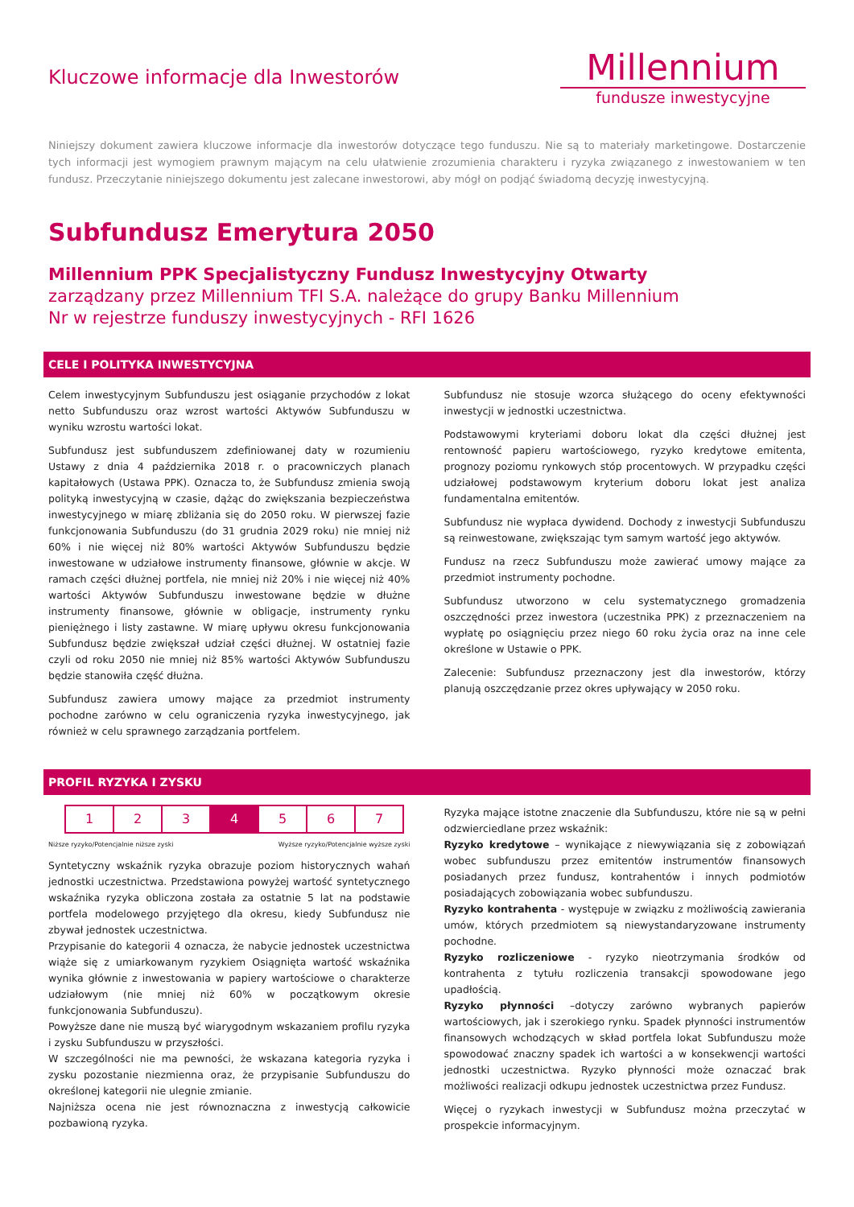Kluczowe informacje dla Inwestorów
Millennium
fundusze inwestycyjne
Niniejszy dokument zawiera kluczowe informacje dla inwestorów dotyczące tego funduszu. Nie są to materiały marketingowe. Dostarczenie tych informacji jest wymogiem prawnym mającym na celu ułatwienie zrozumienia charakteru i ryzyka związanego z inwestowaniem w ten fundusz. Przeczytanie niniejszego dokumentu jest zalecane inwestorowi, aby mógł on podjąć świadomą decyzję inwestycyjną.
Subfundusz Emerytura 2050
Millennium PPK Specjalistyczny Fundusz Inwestycyjny Otwarty
zarządzany przez Millennium TFI S.A. należące do grupy Banku Millennium
Nr w rejestrze funduszy inwestycyjnych - RFI 1626
CELE I POLITYKA INWESTYCYJNA
Celem inwestycyjnym Subfunduszu jest osiąganie przychodów z lokat netto Subfunduszu oraz wzrost wartości Aktywów Subfunduszu w wyniku wzrostu wartości lokat.
Subfundusz jest subfunduszem zdefiniowanej daty w rozumieniu Ustawy z dnia 4 października 2018 r. o pracowniczych planach kapitałowych (Ustawa PPK). Oznacza to, że Subfundusz zmienia swoją polityką inwestycyjną w czasie, dążąc do zwiększania bezpieczeństwa inwestycyjnego w miarę zbliżania się do 2050 roku. W pierwszej fazie funkcjonowania Subfunduszu (do 31 grudnia 2029 roku) nie mniej niż 60% i nie więcej niż 80% wartości Aktywów Subfunduszu będzie inwestowane w udziałowe instrumenty finansowe, głównie w akcje. W ramach części dłużnej portfela, nie mniej niż 20% i nie więcej niż 40% wartości Aktywów Subfunduszu inwestowane będzie w dłużne instrumenty finansowe, głównie w obligacje, instrumenty rynku pieniężnego i listy zastawne. W miarę upływu okresu funkcjonowania Subfundusz będzie zwiększał udział części dłużnej. W ostatniej fazie czyli od roku 2050 nie mniej niż 85% wartości Aktywów Subfunduszu będzie stanowiła część dłużna.
Subfundusz zawiera umowy mające za przedmiot instrumenty pochodne zarówno w celu ograniczenia ryzyka inwestycyjnego, jak również w celu sprawnego zarządzania portfelem.
Subfundusz nie stosuje wzorca służącego do oceny efektywności inwestycji w jednostki uczestnictwa.
Podstawowymi kryteriami doboru lokat dla części dłużnej jest rentowność papieru wartościowego, ryzyko kredytowe emitenta, prognozy poziomu rynkowych stóp procentowych. W przypadku części udziałowej podstawowym kryterium doboru lokat jest analiza fundamentalna emitentów.
Subfundusz nie wypłaca dywidend. Dochody z inwestycji Subfunduszu są reinwestowane, zwiększając tym samym wartość jego aktywów.
Fundusz na rzecz Subfunduszu może zawierać umowy mające za przedmiot instrumenty pochodne.
Subfundusz utworzono w celu systematycznego gromadzenia oszczędności przez inwestora (uczestnika PPK) z przeznaczeniem na wypłatę po osiągnięciu przez niego 60 roku życia oraz na inne cele określone w Ustawie o PPK.
Zalecenie: Subfundusz przeznaczony jest dla inwestorów, którzy planują oszczędzanie przez okres upływający w 2050 roku.
PROFIL RYZYKA I ZYSKU
| 1 | 2 | 3 | 4 | 5 | 6 | 7 |
Niższe ryzyko/Potencjalnie niższe zyski Wyższe ryzyko/Potencjalnie wyższe zyski
Syntetyczny wskaźnik ryzyka obrazuje poziom historycznych wahań jednostki uczestnictwa. Przedstawiona powyżej wartość syntetycznego wskaźnika ryzyka obliczona została za ostatnie 5 lat na podstawie portfela modelowego przyjętego dla okresu, kiedy Subfundusz nie zbywał jednostek uczestnictwa.
Przypisanie do kategorii 4 oznacza, że nabycie jednostek uczestnictwa wiąże się z umiarkowanym ryzykiem Osiągnięta wartość wskaźnika wynika głównie z inwestowania w papiery wartościowe o charakterze udziałowym (nie mniej niż 60% w początkowym okresie funkcjonowania Subfunduszu).
Powyższe dane nie muszą być wiarygodnym wskazaniem profilu ryzyka i zysku Subfunduszu w przyszłości.
W szczególności nie ma pewności, że wskazana kategoria ryzyka i zysku pozostanie niezmienna oraz, że przypisanie Subfunduszu do określonej kategorii nie ulegnie zmianie.
Najniższa ocena nie jest równoznaczna z inwestycją całkowicie pozbawioną ryzyka.
Ryzyka mające istotne znaczenie dla Subfunduszu, które nie są w pełni odzwierciedlane przez wskaźnik:
Ryzyko kredytowe – wynikające z niewywiązania się z zobowiązań wobec subfunduszu przez emitentów instrumentów finansowych posiadanych przez fundusz, kontrahentów i innych podmiotów posiadających zobowiązania wobec subfunduszu.
Ryzyko kontrahenta - występuje w związku z możliwością zawierania umów, których przedmiotem są niewystandaryzowane instrumenty pochodne.
Ryzyko rozliczeniowe - ryzyko nieotrzymania środków od kontrahenta z tytułu rozliczenia transakcji spowodowane jego upadłością.
Ryzyko płynności –dotyczy zarówno wybranych papierów wartościowych, jak i szerokiego rynku. Spadek płynności instrumentów finansowych wchodzących w skład portfela lokat Subfunduszu może spowodować znaczny spadek ich wartości a w konsekwencji wartości jednostki uczestnictwa. Ryzyko płynności może oznaczać brak możliwości realizacji odkupu jednostek uczestnictwa przez Fundusz.
Więcej o ryzykach inwestycji w Subfundusz można przeczytać w prospekcie informacyjnym.